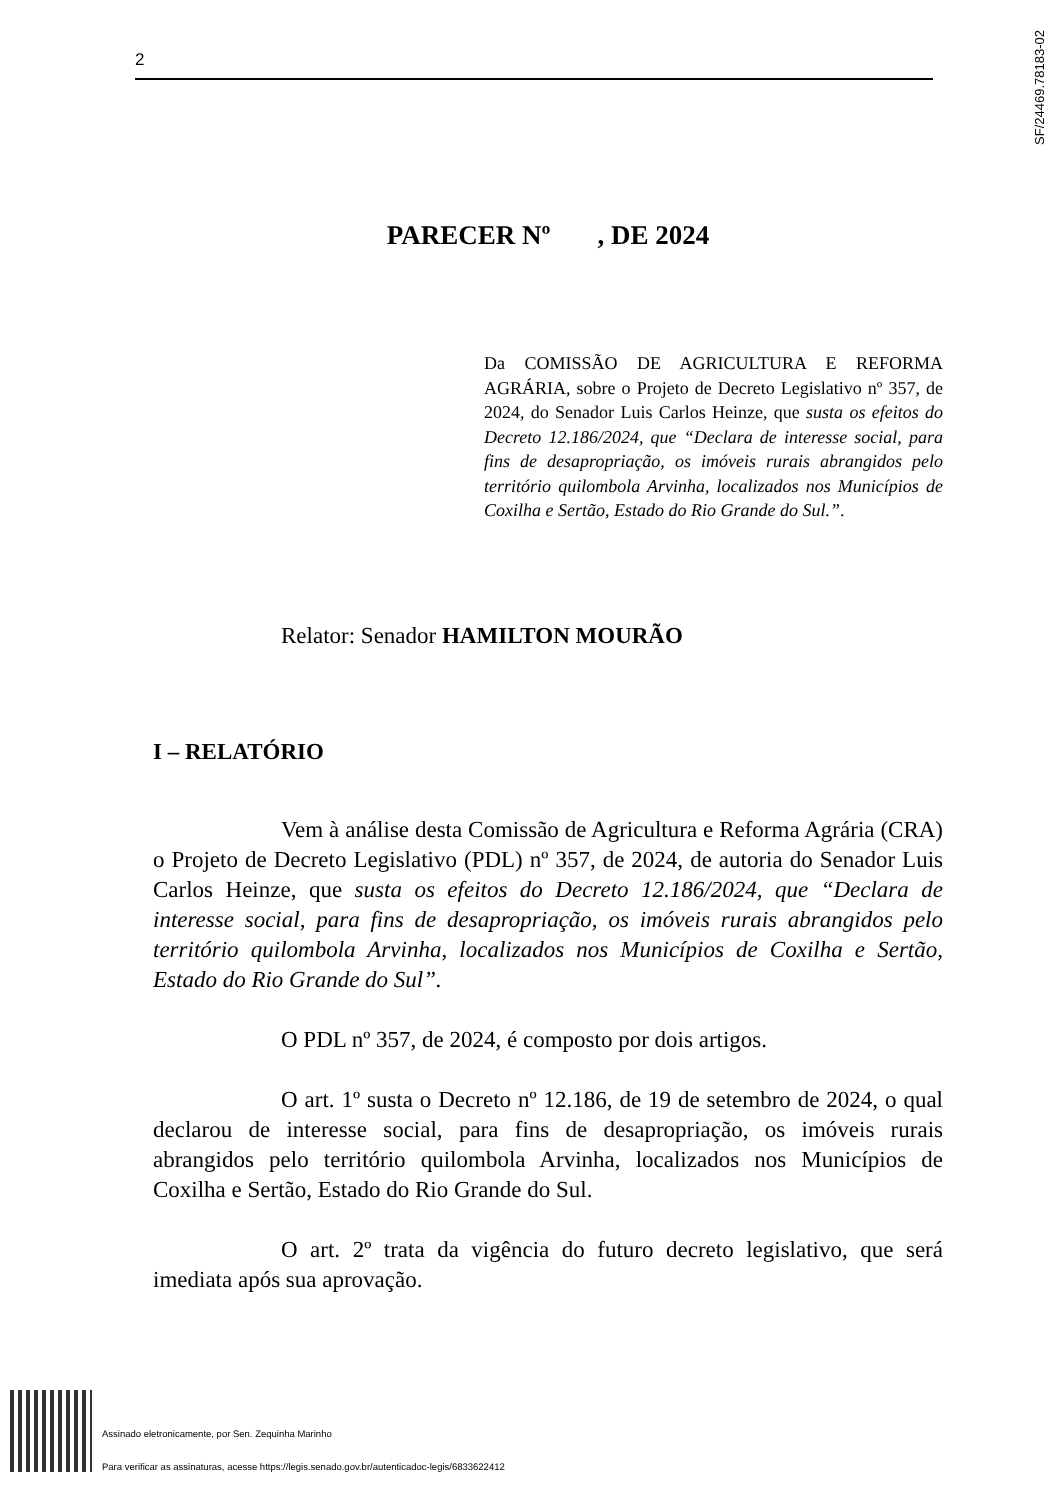2
SF/24469.78183-02
PARECER Nº , DE 2024
Da COMISSÃO DE AGRICULTURA E REFORMA AGRÁRIA, sobre o Projeto de Decreto Legislativo nº 357, de 2024, do Senador Luis Carlos Heinze, que susta os efeitos do Decreto 12.186/2024, que “Declara de interesse social, para fins de desapropriação, os imóveis rurais abrangidos pelo território quilombola Arvinha, localizados nos Municípios de Coxilha e Sertão, Estado do Rio Grande do Sul.”.
Relator: Senador HAMILTON MOURÃO
I – RELATÓRIO
Vem à análise desta Comissão de Agricultura e Reforma Agrária (CRA) o Projeto de Decreto Legislativo (PDL) nº 357, de 2024, de autoria do Senador Luis Carlos Heinze, que susta os efeitos do Decreto 12.186/2024, que “Declara de interesse social, para fins de desapropriação, os imóveis rurais abrangidos pelo território quilombola Arvinha, localizados nos Municípios de Coxilha e Sertão, Estado do Rio Grande do Sul”.
O PDL nº 357, de 2024, é composto por dois artigos.
O art. 1º susta o Decreto nº 12.186, de 19 de setembro de 2024, o qual declarou de interesse social, para fins de desapropriação, os imóveis rurais abrangidos pelo território quilombola Arvinha, localizados nos Municípios de Coxilha e Sertão, Estado do Rio Grande do Sul.
O art. 2º trata da vigência do futuro decreto legislativo, que será imediata após sua aprovação.
Assinado eletronicamente, por Sen. Zequinha Marinho
Para verificar as assinaturas, acesse https://legis.senado.gov.br/autenticadoc-legis/6833622412